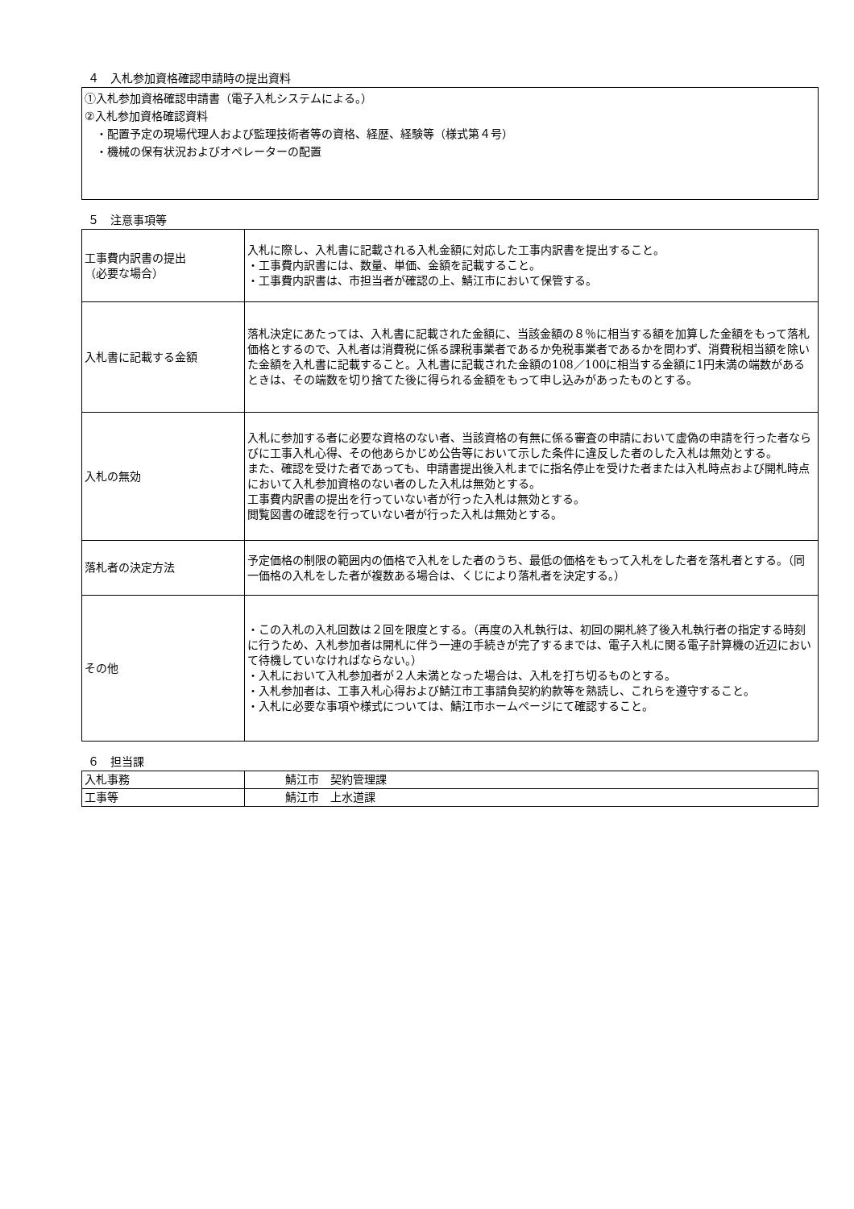４　入札参加資格確認申請時の提出資料
①入札参加資格確認申請書（電子入札システムによる。）
②入札参加資格確認資料
　・配置予定の現場代理人および監理技術者等の資格、経歴、経験等（様式第４号）
　・機械の保有状況およびオペレーターの配置
５　注意事項等
| 工事費内訳書の提出 （必要な場合） | 入札に際し、入札書に記載される入札金額に対応した工事内訳書を提出すること。 ・工事費内訳書には、数量、単価、金額を記載すること。 ・工事費内訳書は、市担当者が確認の上、鯖江市において保管する。 |
| 入札書に記載する金額 | 落札決定にあたっては、入札書に記載された金額に、当該金額の８％に相当する額を加算した金額をもって落札価格とするので、入札者は消費税に係る課税事業者であるか免税事業者であるかを問わず、消費税相当額を除いた金額を入札書に記載すること。入札書に記載された金額の108／100に相当する金額に1円未満の端数があるときは、その端数を切り捨てた後に得られる金額をもって申し込みがあったものとする。 |
| 入札の無効 | 入札に参加する者に必要な資格のない者、当該資格の有無に係る審査の申請において虚偽の申請を行った者ならびに工事入札心得、その他あらかじめ公告等において示した条件に違反した者のした入札は無効とする。 また、確認を受けた者であっても、申請書提出後入札までに指名停止を受けた者または入札時点および開札時点において入札参加資格のない者のした入札は無効とする。 工事費内訳書の提出を行っていない者が行った入札は無効とする。 閲覧図書の確認を行っていない者が行った入札は無効とする。 |
| 落札者の決定方法 | 予定価格の制限の範囲内の価格で入札をした者のうち、最低の価格をもって入札をした者を落札者とする。（同一価格の入札をした者が複数ある場合は、くじにより落札者を決定する。） |
| その他 | ・この入札の入札回数は２回を限度とする。（再度の入札執行は、初回の開札終了後入札執行者の指定する時刻に行うため、入札参加者は開札に伴う一連の手続きが完了するまでは、電子入札に関る電子計算機の近辺において待機していなければならない。） ・入札において入札参加者が２人未満となった場合は、入札を打ち切るものとする。 ・入札参加者は、工事入札心得および鯖江市工事請負契約約款等を熟読し、これらを遵守すること。 ・入札に必要な事項や様式については、鯖江市ホームページにて確認すること。 |
６　担当課
| 入札事務 | 鯖江市 契約管理課 |
| 工事等 | 鯖江市 上水道課 |